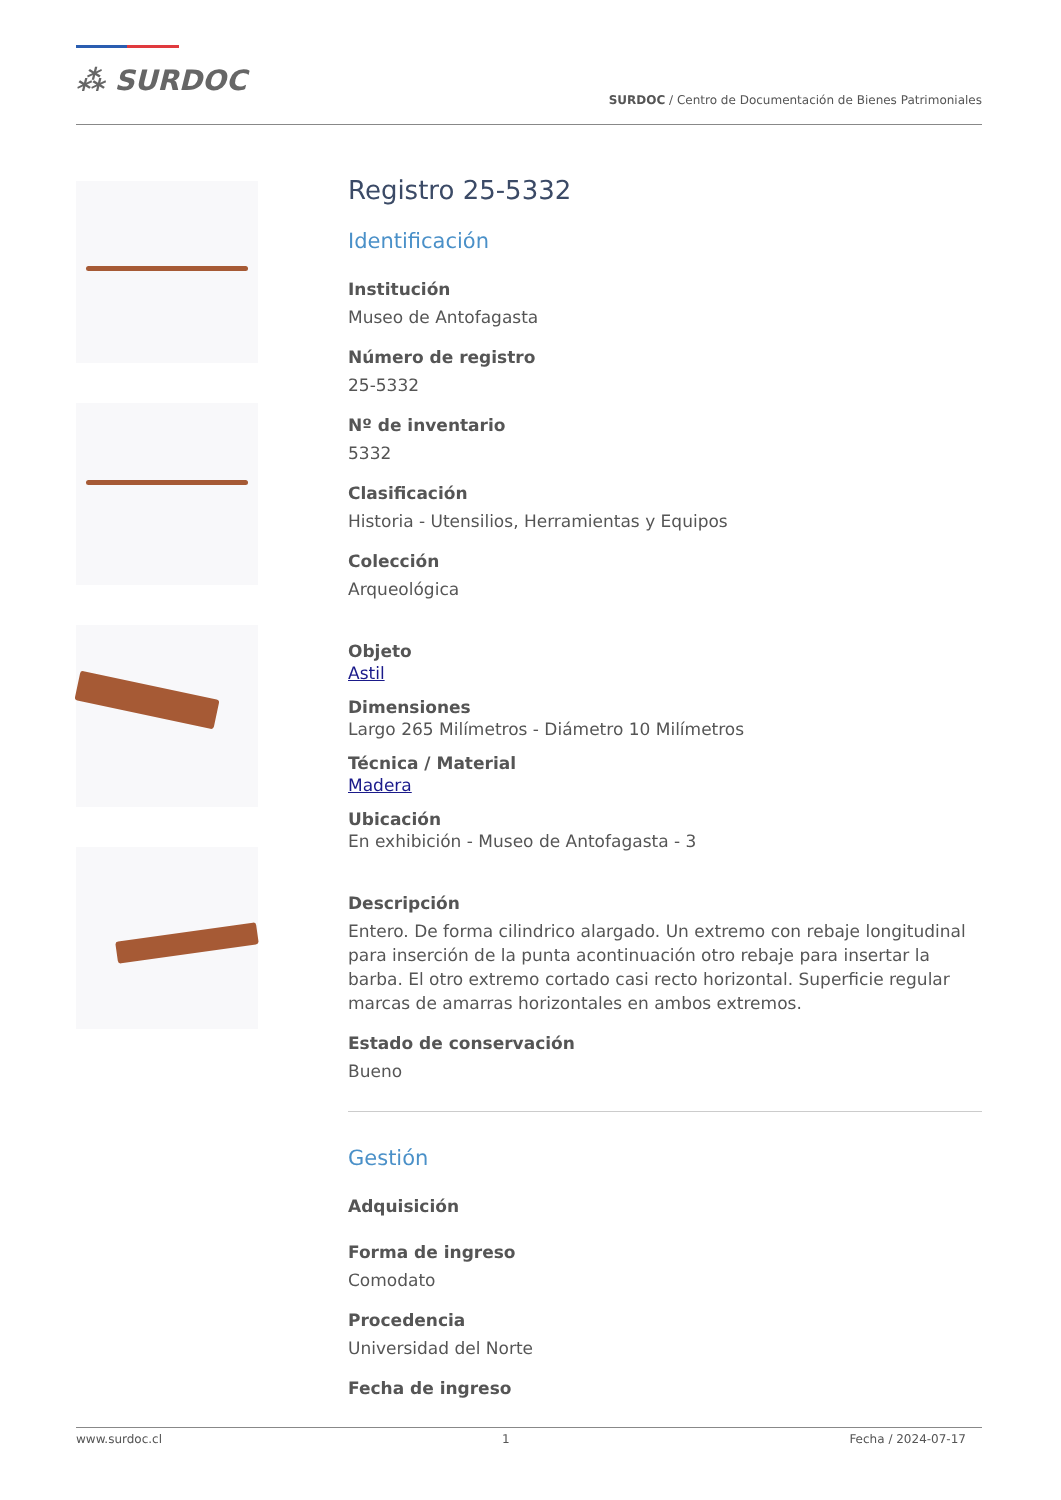⁂ SURDOC
SURDOC / Centro de Documentación de Bienes Patrimoniales
Registro 25-5332
Identificación
Institución
Museo de Antofagasta
Número de registro
25-5332
Nº de inventario
5332
Clasificación
Historia - Utensilios, Herramientas y Equipos
Colección
Arqueológica
Objeto
Astil
Dimensiones
Largo 265 Milímetros - Diámetro 10 Milímetros
Técnica / Material
Madera
Ubicación
En exhibición - Museo de Antofagasta - 3
Descripción
Entero. De forma cilindrico alargado. Un extremo con rebaje longitudinal para inserción de la punta acontinuación otro rebaje para insertar la barba. El otro extremo cortado casi recto horizontal. Superficie regular marcas de amarras horizontales en ambos extremos.
Estado de conservación
Bueno
Gestión
Adquisición
Forma de ingreso
Comodato
Procedencia
Universidad del Norte
Fecha de ingreso
www.surdoc.cl 1 Fecha / 2024-07-17